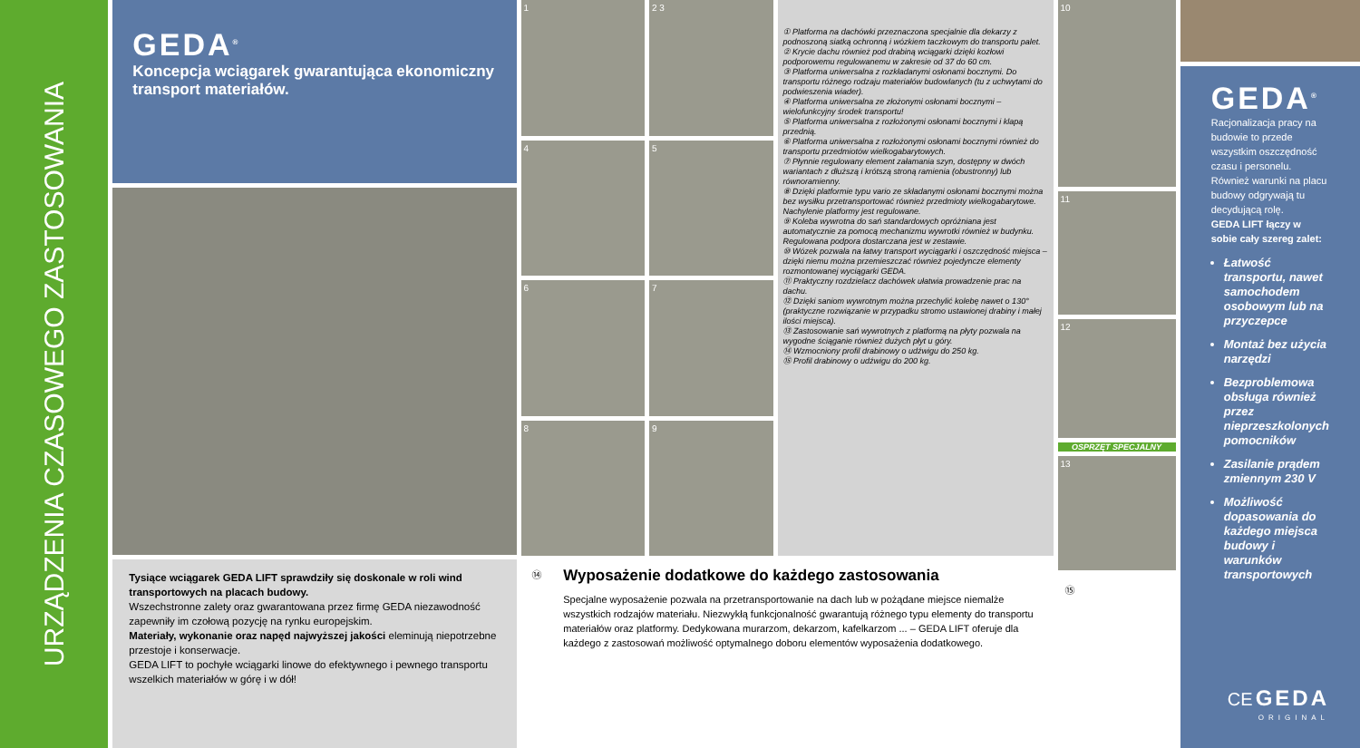URZĄDZENIA CZASOWEGO ZASTOSOWANIA
GEDA<sup>®</sup>
Koncepcja wciągarek gwarantująca ekonomiczny transport materiałów.
Tysiące wciągarek GEDA LIFT sprawdziły się doskonale w roli wind transportowych na placach budowy.
Wszechstronne zalety oraz gwarantowana przez firmę GEDA niezawodność zapewniły im czołową pozycję na rynku europejskim.
Materiały, wykonanie oraz napęd najwyższej jakości eleminują niepotrzebne przestoje i konserwacje.
GEDA LIFT to pochyłe wciągarki linowe do efektywnego i pewnego transportu wszelkich materiałów w górę i w dół!
1
2 3
4
5
6
7
8
9
① Platforma na dachówki przeznaczona specjalnie dla dekarzy z podnoszoną siatką ochronną i wózkiem taczkowym do transportu palet.
② Krycie dachu również pod drabiną wciągarki dzięki kozłowi podporowemu regulowanemu w zakresie od 37 do 60 cm.
③ Platforma uniwersalna z rozkładanymi osłonami bocznymi. Do transportu różnego rodzaju materiałów budowlanych (tu z uchwytami do podwieszenia wiader).
④ Platforma uniwersalna ze złożonymi osłonami bocznymi – wielofunkcyjny środek transportu!
⑤ Platforma uniwersalna z rozłożonymi osłonami bocznymi i klapą przednią.
⑥ Platforma uniwersalna z rozłożonymi osłonami bocznymi również do transportu przedmiotów wielkogabarytowych.
⑦ Płynnie regulowany element załamania szyn, dostępny w dwóch wariantach z dłuższą i krótszą stroną ramienia (obustronny) lub równoramienny.
⑧ Dzięki platformie typu vario ze składanymi osłonami bocznymi można bez wysiłku przetransportować również przedmioty wielkogabarytowe. Nachylenie platformy jest regulowane.
⑨ Koleba wywrotna do sań standardowych opróżniana jest automatycznie za pomocą mechanizmu wywrotki również w budynku. Regulowana podpora dostarczana jest w zestawie.
⑩ Wózek pozwala na łatwy transport wyciągarki i oszczędność miejsca – dzięki niemu można przemieszczać również pojedyncze elementy rozmontowanej wyciągarki GEDA.
⑪ Praktyczny rozdzielacz dachówek ułatwia prowadzenie prac na dachu.
⑫ Dzięki saniom wywrotnym można przechylić kolebę nawet o 130° (praktyczne rozwiązanie w przypadku stromo ustawionej drabiny i małej ilości miejsca).
⑬ Zastosowanie sań wywrotnych z platformą na płyty pozwala na wygodne ściąganie również dużych płyt u góry.
⑭ Wzmocniony profil drabinowy o udźwigu do 250 kg.
⑮ Profil drabinowy o udźwigu do 200 kg.
⑭
Wyposażenie dodatkowe do każdego zastosowania
Specjalne wyposażenie pozwala na przetransportowanie na dach lub w pożądane miejsce niemalże wszystkich rodzajów materiału. Niezwykłą funkcjonalność gwarantują różnego typu elementy do transportu materiałów oraz platformy. Dedykowana murarzom, dekarzom, kafelkarzom ... – GEDA LIFT oferuje dla każdego z zastosowań możliwość optymalnego doboru elementów wyposażenia dodatkowego.
10
11
12
OSPRZĘT SPECJALNY
13
⑮
GEDA<sup>®</sup>
Racjonalizacja pracy na budowie to przede wszystkim oszczędność czasu i personelu. Również warunki na placu budowy odgrywają tu decydującą rolę.
GEDA LIFT łączy w sobie cały szereg zalet:
Łatwość transportu, nawet samochodem osobowym lub na przyczepce
Montaż bez użycia narzędzi
Bezproblemowa obsługa również przez nieprzeszkolonych pomocników
Zasilanie prądem zmiennym 230 V
Możliwość dopasowania do każdego miejsca budowy i warunków transportowych
CE GEDA
ORIGINAL